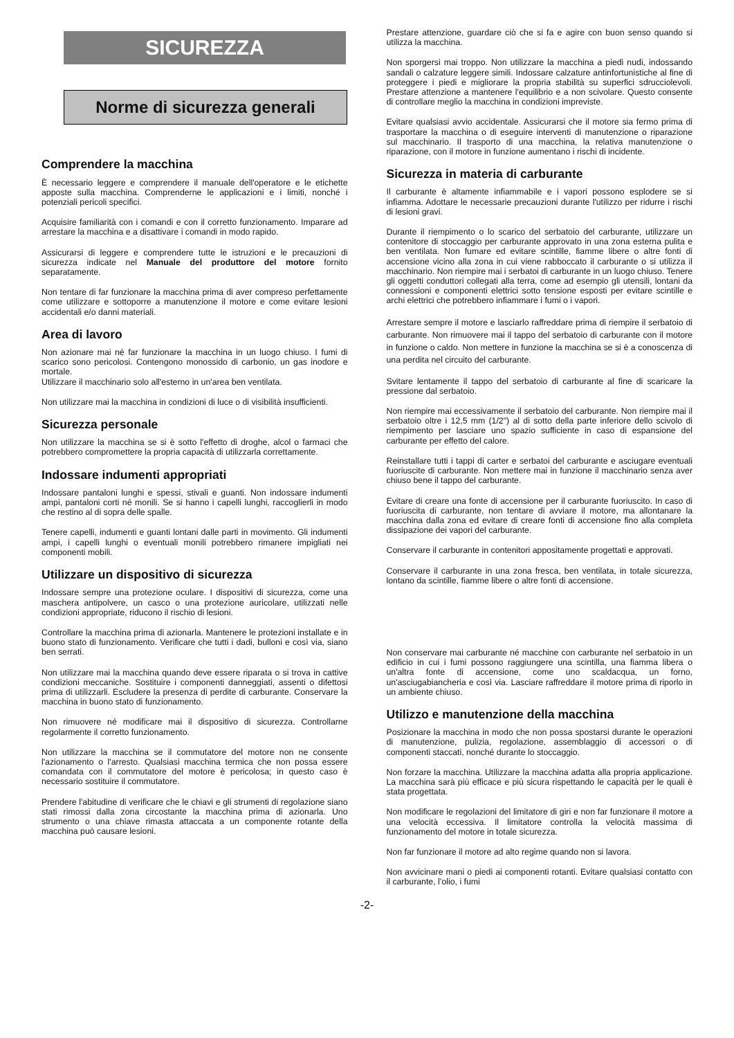SICUREZZA
Norme di sicurezza generali
Comprendere la macchina
È necessario leggere e comprendere il manuale dell'operatore e le etichette apposte sulla macchina. Comprenderne le applicazioni e i limiti, nonché i potenziali pericoli specifici.
Acquisire familiarità con i comandi e con il corretto funzionamento. Imparare ad arrestare la macchina e a disattivare i comandi in modo rapido.
Assicurarsi di leggere e comprendere tutte le istruzioni e le precauzioni di sicurezza indicate nel Manuale del produttore del motore fornito separatamente.
Non tentare di far funzionare la macchina prima di aver compreso perfettamente come utilizzare e sottoporre a manutenzione il motore e come evitare lesioni accidentali e/o danni materiali.
Area di lavoro
Non azionare mai né far funzionare la macchina in un luogo chiuso. I fumi di scarico sono pericolosi. Contengono monossido di carbonio, un gas inodore e mortale.
Utilizzare il macchinario solo all'esterno in un'area ben ventilata.
Non utilizzare mai la macchina in condizioni di luce o di visibilità insufficienti.
Sicurezza personale
Non utilizzare la macchina se si è sotto l'effetto di droghe, alcol o farmaci che potrebbero compromettere la propria capacità di utilizzarla correttamente.
Indossare indumenti appropriati
Indossare pantaloni lunghi e spessi, stivali e guanti. Non indossare indumenti ampi, pantaloni corti né monili. Se si hanno i capelli lunghi, raccoglierli in modo che restino al di sopra delle spalle.
Tenere capelli, indumenti e guanti lontani dalle parti in movimento. Gli indumenti ampi, i capelli lunghi o eventuali monili potrebbero rimanere impigliati nei componenti mobili.
Utilizzare un dispositivo di sicurezza
Indossare sempre una protezione oculare. I dispositivi di sicurezza, come una maschera antipolvere, un casco o una protezione auricolare, utilizzati nelle condizioni appropriate, riducono il rischio di lesioni.
Controllare la macchina prima di azionarla. Mantenere le protezioni installate e in buono stato di funzionamento. Verificare che tutti i dadi, bulloni e così via, siano ben serrati.
Non utilizzare mai la macchina quando deve essere riparata o si trova in cattive condizioni meccaniche. Sostituire i componenti danneggiati, assenti o difettosi prima di utilizzarli. Escludere la presenza di perdite di carburante. Conservare la macchina in buono stato di funzionamento.
Non rimuovere né modificare mai il dispositivo di sicurezza. Controllarne regolarmente il corretto funzionamento.
Non utilizzare la macchina se il commutatore del motore non ne consente l'azionamento o l'arresto. Qualsiasi macchina termica che non possa essere comandata con il commutatore del motore è pericolosa; in questo caso è necessario sostituire il commutatore.
Prendere l'abitudine di verificare che le chiavi e gli strumenti di regolazione siano stati rimossi dalla zona circostante la macchina prima di azionarla. Uno strumento o una chiave rimasta attaccata a un componente rotante della macchina può causare lesioni.
Prestare attenzione, guardare ciò che si fa e agire con buon senso quando si utilizza la macchina.
Non sporgersi mai troppo. Non utilizzare la macchina a piedi nudi, indossando sandali o calzature leggere simili. Indossare calzature antinfortunistiche al fine di proteggere i piedi e migliorare la propria stabilità su superfici sdrucciolevoli. Prestare attenzione a mantenere l'equilibrio e a non scivolare. Questo consente di controllare meglio la macchina in condizioni impreviste.
Evitare qualsiasi avvio accidentale. Assicurarsi che il motore sia fermo prima di trasportare la macchina o di eseguire interventi di manutenzione o riparazione sul macchinario. Il trasporto di una macchina, la relativa manutenzione o riparazione, con il motore in funzione aumentano i rischi di incidente.
Sicurezza in materia di carburante
Il carburante è altamente infiammabile e i vapori possono esplodere se si infiamma. Adottare le necessarie precauzioni durante l'utilizzo per ridurre i rischi di lesioni gravi.
Durante il riempimento o lo scarico del serbatoio del carburante, utilizzare un contenitore di stoccaggio per carburante approvato in una zona esterna pulita e ben ventilata. Non fumare ed evitare scintille, fiamme libere o altre fonti di accensione vicino alla zona in cui viene rabboccato il carburante o si utilizza il macchinario. Non riempire mai i serbatoi di carburante in un luogo chiuso. Tenere gli oggetti conduttori collegati alla terra, come ad esempio gli utensili, lontani da connessioni e componenti elettrici sotto tensione esposti per evitare scintille e archi elettrici che potrebbero infiammare i fumi o i vapori.
Arrestare sempre il motore e lasciarlo raffreddare prima di riempire il serbatoio di carburante. Non rimuovere mai il tappo del serbatoio di carburante con il motore in funzione o caldo. Non mettere in funzione la macchina se si è a conoscenza di una perdita nel circuito del carburante.
Svitare lentamente il tappo del serbatoio di carburante al fine di scaricare la pressione dal serbatoio.
Non riempire mai eccessivamente il serbatoio del carburante. Non riempire mai il serbatoio oltre i 12,5 mm (1/2") al di sotto della parte inferiore dello scivolo di riempimento per lasciare uno spazio sufficiente in caso di espansione del carburante per effetto del calore.
Reinstallare tutti i tappi di carter e serbatoi del carburante e asciugare eventuali fuoriuscite di carburante. Non mettere mai in funzione il macchinario senza aver chiuso bene il tappo del carburante.
Evitare di creare una fonte di accensione per il carburante fuoriuscito. In caso di fuoriuscita di carburante, non tentare di avviare il motore, ma allontanare la macchina dalla zona ed evitare di creare fonti di accensione fino alla completa dissipazione dei vapori del carburante.
Conservare il carburante in contenitori appositamente progettati e approvati.
Conservare il carburante in una zona fresca, ben ventilata, in totale sicurezza, lontano da scintille, fiamme libere o altre fonti di accensione.
Non conservare mai carburante né macchine con carburante nel serbatoio in un edificio in cui i fumi possono raggiungere una scintilla, una fiamma libera o un'altra fonte di accensione, come uno scaldacqua, un forno, un'asciugabiancheria e così via. Lasciare raffreddare il motore prima di riporlo in un ambiente chiuso.
Utilizzo e manutenzione della macchina
Posizionare la macchina in modo che non possa spostarsi durante le operazioni di manutenzione, pulizia, regolazione, assemblaggio di accessori o di componenti staccati, nonché durante lo stoccaggio.
Non forzare la macchina. Utilizzare la macchina adatta alla propria applicazione. La macchina sarà più efficace e più sicura rispettando le capacità per le quali è stata progettata.
Non modificare le regolazioni del limitatore di giri e non far funzionare il motore a una velocità eccessiva. Il limitatore controlla la velocità massima di funzionamento del motore in totale sicurezza.
Non far funzionare il motore ad alto regime quando non si lavora.
Non avvicinare mani o piedi ai componenti rotanti. Evitare qualsiasi contatto con il carburante, l’olio, i fumi
-2-